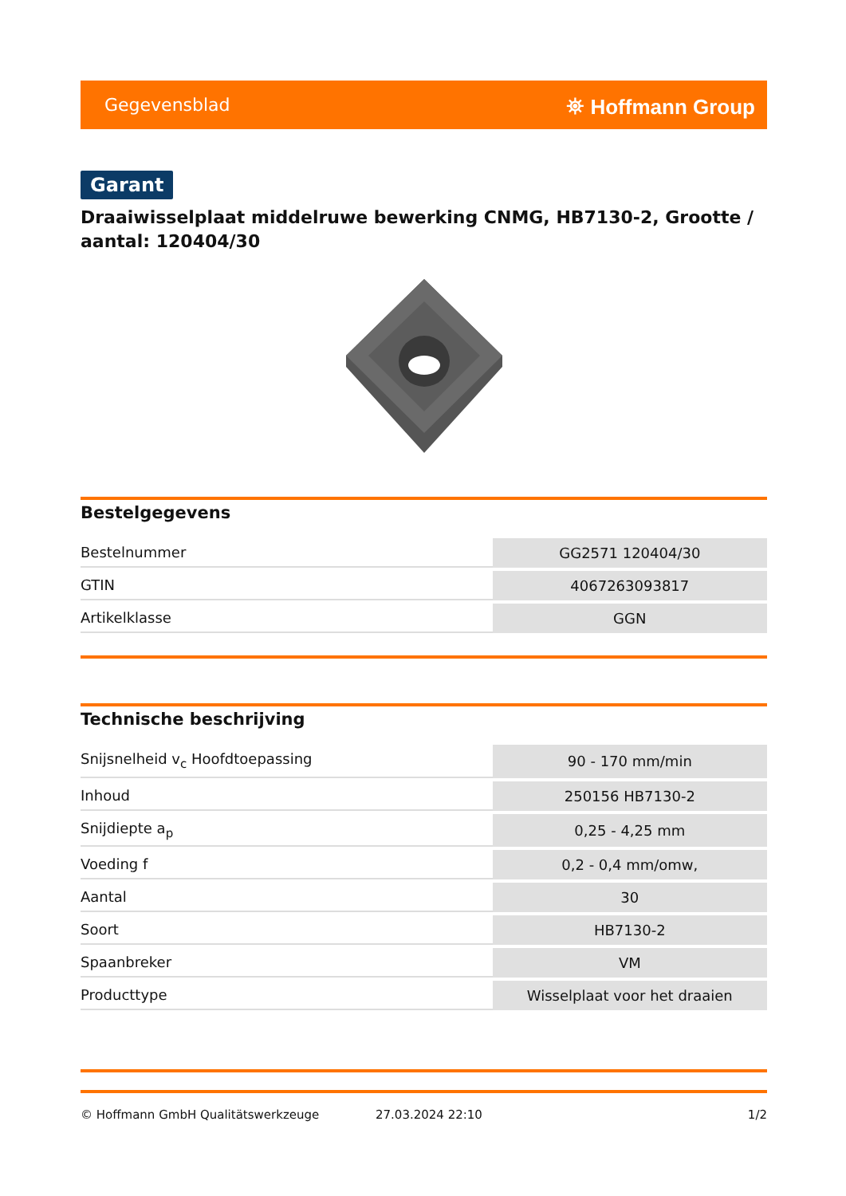Gegevensblad ⛯ Hoffmann Group
Garant
Draaiwisselplaat middelruwe bewerking CNMG, HB7130-2, Grootte / aantal: 120404/30
Bestelgegevens
| Bestelnummer | GG2571 120404/30 |
| GTIN | 4067263093817 |
| Artikelklasse | GGN |
Technische beschrijving
| Snijsnelheid v<sub>c</sub> Hoofdtoepassing | 90 - 170 mm/min |
| Inhoud | 250156 HB7130-2 |
| Snijdiepte a<sub>p</sub> | 0,25 - 4,25 mm |
| Voeding f | 0,2 - 0,4 mm/omw, |
| Aantal | 30 |
| Soort | HB7130-2 |
| Spaanbreker | VM |
| Producttype | Wisselplaat voor het draaien |
© Hoffmann GmbH Qualitätswerkzeuge 27.03.2024 22:10 1/2